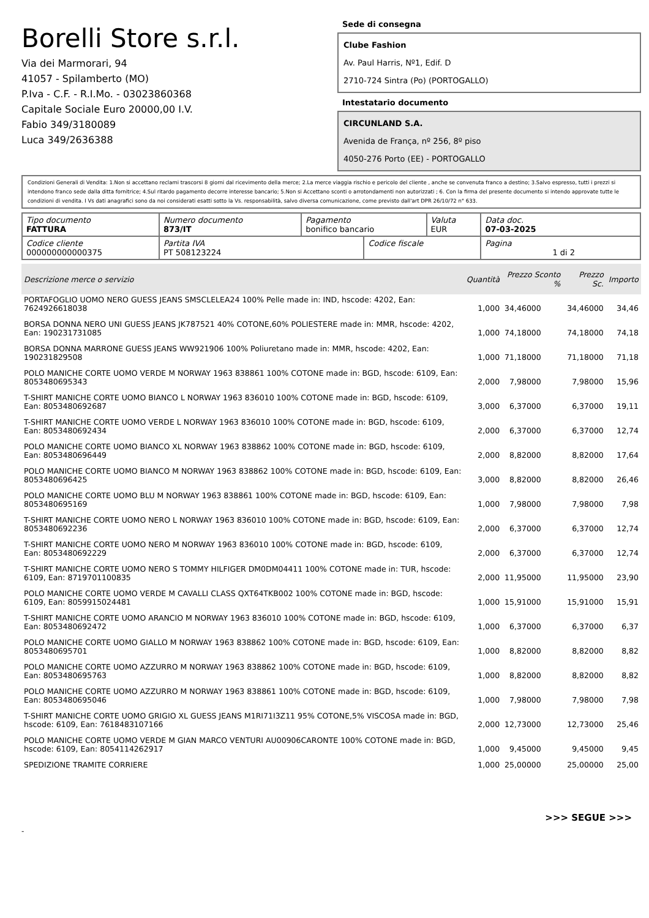Borelli Store s.r.l.
Via dei Marmorari, 94
41057 - Spilamberto (MO)
P.Iva - C.F. - R.I.Mo. - 03023860368
Capitale Sociale Euro 20000,00 I.V.
Fabio 349/3180089
Luca 349/2636388
Sede di consegna
Clube Fashion
Av. Paul Harris, Nº1, Edif. D
2710-724 Sintra (Po) (PORTOGALLO)
Intestatario documento
CIRCUNLAND S.A.
Avenida de França, nº 256, 8º piso
4050-276 Porto (EE) - PORTOGALLO
Condizioni Generali di Vendita: 1.Non si accettano reclami trascorsi 8 giorni dal ricevimento della merce; 2.La merce viaggia rischio e pericolo del cliente , anche se convenuta franco a destino; 3.Salvo espresso, tutti i prezzi si intendono franco sede dalla ditta fornitrice; 4.Sul ritardo pagamento decorre interesse bancario; 5.Non si Accettano sconti o arrotondamenti non autorizzati ; 6. Con la firma del presente documento si intendo approvate tutte le condizioni di vendita. I Vs dati anagrafici sono da noi considerati esatti sotto la Vs. responsabilità, salvo diversa comunicazione, come previsto dall'art DPR 26/10/72 n° 633.
| Tipo documento FATTURA | Numero documento 873/IT | Pagamento bonifico bancario | | Valuta EUR | Data doc. 07-03-2025 |
| Codice cliente 000000000000375 | Partita IVA PT 508123224 | | Codice fiscale | | Pagina 1 di 2 |
| Descrizione merce o servizio | Quantità | Prezzo Sconto % | Prezzo Sc. | Importo |
| --- | --- | --- | --- | --- |
| PORTAFOGLIO UOMO NERO GUESS JEANS SMSCLELEA24 100% Pelle made in: IND, hscode: 4202, Ean: 7624926618038 | 1,000 | 34,46000 | 34,46000 | 34,46 |
| BORSA DONNA NERO UNI GUESS JEANS JK787521 40% COTONE,60% POLIESTERE made in: MMR, hscode: 4202, Ean: 190231731085 | 1,000 | 74,18000 | 74,18000 | 74,18 |
| BORSA DONNA MARRONE GUESS JEANS WW921906 100% Poliuretano made in: MMR, hscode: 4202, Ean: 190231829508 | 1,000 | 71,18000 | 71,18000 | 71,18 |
| POLO MANICHE CORTE UOMO VERDE M NORWAY 1963 838861 100% COTONE made in: BGD, hscode: 6109, Ean: 8053480695343 | 2,000 | 7,98000 | 7,98000 | 15,96 |
| T-SHIRT MANICHE CORTE UOMO BIANCO L NORWAY 1963 836010 100% COTONE made in: BGD, hscode: 6109, Ean: 8053480692687 | 3,000 | 6,37000 | 6,37000 | 19,11 |
| T-SHIRT MANICHE CORTE UOMO VERDE L NORWAY 1963 836010 100% COTONE made in: BGD, hscode: 6109, Ean: 8053480692434 | 2,000 | 6,37000 | 6,37000 | 12,74 |
| POLO MANICHE CORTE UOMO BIANCO XL NORWAY 1963 838862 100% COTONE made in: BGD, hscode: 6109, Ean: 8053480696449 | 2,000 | 8,82000 | 8,82000 | 17,64 |
| POLO MANICHE CORTE UOMO BIANCO M NORWAY 1963 838862 100% COTONE made in: BGD, hscode: 6109, Ean: 8053480696425 | 3,000 | 8,82000 | 8,82000 | 26,46 |
| POLO MANICHE CORTE UOMO BLU M NORWAY 1963 838861 100% COTONE made in: BGD, hscode: 6109, Ean: 8053480695169 | 1,000 | 7,98000 | 7,98000 | 7,98 |
| T-SHIRT MANICHE CORTE UOMO NERO L NORWAY 1963 836010 100% COTONE made in: BGD, hscode: 6109, Ean: 8053480692236 | 2,000 | 6,37000 | 6,37000 | 12,74 |
| T-SHIRT MANICHE CORTE UOMO NERO M NORWAY 1963 836010 100% COTONE made in: BGD, hscode: 6109, Ean: 8053480692229 | 2,000 | 6,37000 | 6,37000 | 12,74 |
| T-SHIRT MANICHE CORTE UOMO NERO S TOMMY HILFIGER DM0DM04411 100% COTONE made in: TUR, hscode: 6109, Ean: 8719701100835 | 2,000 | 11,95000 | 11,95000 | 23,90 |
| POLO MANICHE CORTE UOMO VERDE M CAVALLI CLASS QXT64TKB002 100% COTONE made in: BGD, hscode: 6109, Ean: 8059915024481 | 1,000 | 15,91000 | 15,91000 | 15,91 |
| T-SHIRT MANICHE CORTE UOMO ARANCIO M NORWAY 1963 836010 100% COTONE made in: BGD, hscode: 6109, Ean: 8053480692472 | 1,000 | 6,37000 | 6,37000 | 6,37 |
| POLO MANICHE CORTE UOMO GIALLO M NORWAY 1963 838862 100% COTONE made in: BGD, hscode: 6109, Ean: 8053480695701 | 1,000 | 8,82000 | 8,82000 | 8,82 |
| POLO MANICHE CORTE UOMO AZZURRO M NORWAY 1963 838862 100% COTONE made in: BGD, hscode: 6109, Ean: 8053480695763 | 1,000 | 8,82000 | 8,82000 | 8,82 |
| POLO MANICHE CORTE UOMO AZZURRO M NORWAY 1963 838861 100% COTONE made in: BGD, hscode: 6109, Ean: 8053480695046 | 1,000 | 7,98000 | 7,98000 | 7,98 |
| T-SHIRT MANICHE CORTE UOMO GRIGIO XL GUESS JEANS M1RI71I3Z11 95% COTONE,5% VISCOSA made in: BGD, hscode: 6109, Ean: 7618483107166 | 2,000 | 12,73000 | 12,73000 | 25,46 |
| POLO MANICHE CORTE UOMO VERDE M GIAN MARCO VENTURI AU00906CARONTE 100% COTONE made in: BGD, hscode: 6109, Ean: 8054114262917 | 1,000 | 9,45000 | 9,45000 | 9,45 |
| SPEDIZIONE TRAMITE CORRIERE | 1,000 | 25,00000 | 25,00000 | 25,00 |
>>> SEGUE >>>
-